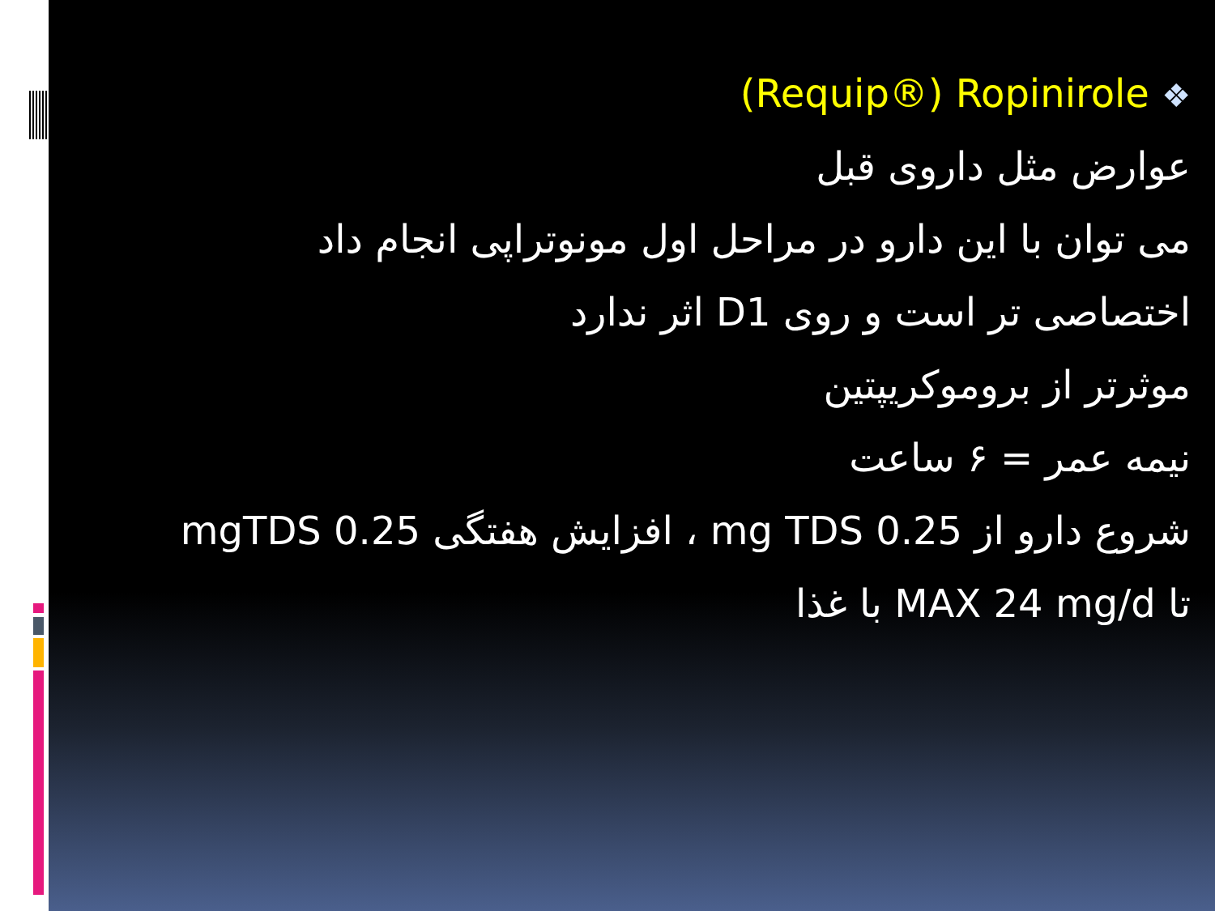(Requip®) Ropinirole ❖
عوارض مثل داروی قبل
می توان با این دارو در مراحل اول مونوتراپی انجام داد
اختصاصی تر است و روی D1 اثر ندارد
موثرتر از بروموکریپتین
نیمه عمر = ۶ ساعت
شروع دارو از 0.25 mg TDS ، افزایش هفتگی 0.25 mgTDS
تا MAX 24 mg/d با غذا